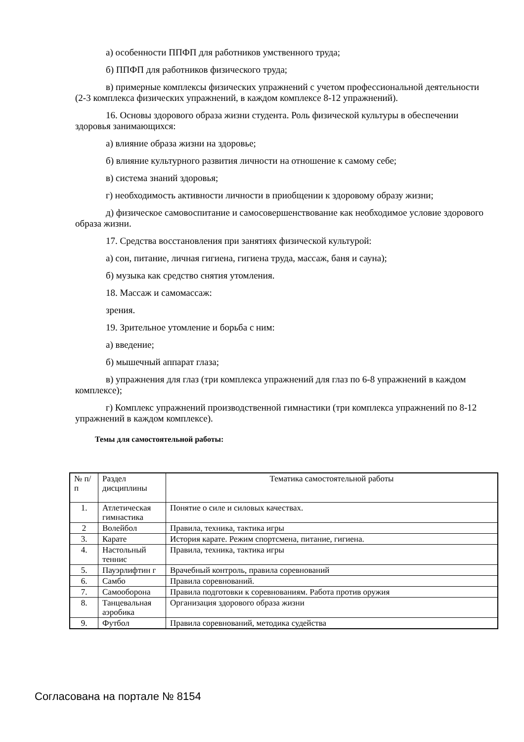а) особенности ППФП для работников умственного труда;
б) ППФП для работников физического труда;
в) примерные комплексы физических упражнений с учетом профессиональной деятельности (2-3 комплекса физических упражнений, в каждом комплексе 8-12 упражнений).
16. Основы здорового образа жизни студента. Роль физической культуры в обеспечении здоровья занимающихся:
а) влияние образа жизни на здоровье;
б) влияние культурного развития личности на отношение к самому себе;
в) система знаний здоровья;
г) необходимость активности личности в приобщении к здоровому образу жизни;
д) физическое самовоспитание и самосовершенствование как необходимое условие здорового образа жизни.
17. Средства восстановления при занятиях физической культурой:
а) сон, питание, личная гигиена, гигиена труда, массаж, баня и сауна);
б) музыка как средство снятия утомления.
18. Массаж и самомассаж:
зрения.
19. Зрительное утомление и борьба с ним:
а) введение;
б) мышечный аппарат глаза;
в) упражнения для глаз (три комплекса упражнений для глаз по 6-8 упражнений в каждом комплексе);
г) Комплекс упражнений производственной гимнастики (три комплекса упражнений по 8-12 упражнений в каждом комплексе).
Темы для самостоятельной работы:
| № п/п | Раздел дисциплины | Тематика самостоятельной работы |
| 1. | Атлетическая гимнастика | Понятие о силе и силовых качествах. |
| 2 | Волейбол | Правила, техника, тактика игры |
| 3. | Карате | История карате. Режим спортсмена, питание, гигиена. |
| 4. | Настольный теннис | Правила, техника, тактика игры |
| 5. | Пауэрлифтин г | Врачебный контроль, правила соревнований |
| 6. | Самбо | Правила соревнований. |
| 7. | Самооборона | Правила подготовки к соревнованиям. Работа против оружия |
| 8. | Танцевальная аэробика | Организация здорового образа жизни |
| 9. | Футбол | Правила соревнований, методика судейства |
Согласована на портале № 8154